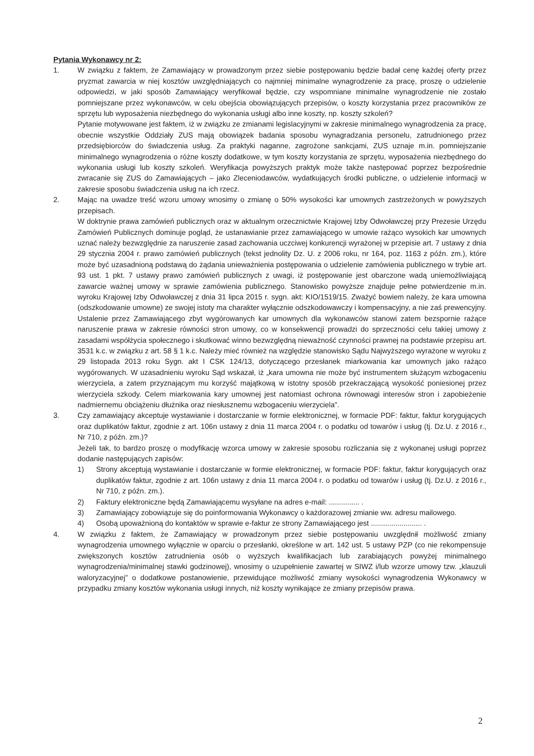Pytania Wykonawcy nr 2:
1. W związku z faktem, że Zamawiający w prowadzonym przez siebie postępowaniu będzie badał cenę każdej oferty przez pryzmat zawarcia w niej kosztów uwzględniających co najmniej minimalne wynagrodzenie za pracę, proszę o udzielenie odpowiedzi, w jaki sposób Zamawiający weryfikował będzie, czy wspomniane minimalne wynagrodzenie nie zostało pomniejszane przez wykonawców, w celu obejścia obowiązujących przepisów, o koszty korzystania przez pracowników ze sprzętu lub wyposażenia niezbędnego do wykonania usługi albo inne koszty, np. koszty szkoleń?
Pytanie motywowane jest faktem, iż w związku ze zmianami legislacyjnymi w zakresie minimalnego wynagrodzenia za pracę, obecnie wszystkie Oddziały ZUS mają obowiązek badania sposobu wynagradzania personelu, zatrudnionego przez przedsiębiorców do świadczenia usług. Za praktyki naganne, zagrożone sankcjami, ZUS uznaje m.in. pomniejszanie minimalnego wynagrodzenia o różne koszty dodatkowe, w tym koszty korzystania ze sprzętu, wyposażenia niezbędnego do wykonania usługi lub koszty szkoleń. Weryfikacja powyższych praktyk może także następować poprzez bezpośrednie zwracanie się ZUS do Zamawiających – jako Zleceniodawców, wydatkujących środki publiczne, o udzielenie informacji w zakresie sposobu świadczenia usług na ich rzecz.
2. Mając na uwadze treść wzoru umowy wnosimy o zmianę o 50% wysokości kar umownych zastrzeżonych w powyższych przepisach.
W doktrynie prawa zamówień publicznych oraz w aktualnym orzecznictwie Krajowej Izby Odwoławczej przy Prezesie Urzędu Zamówień Publicznych dominuje pogląd, że ustanawianie przez zamawiającego w umowie rażąco wysokich kar umownych uznać należy bezwzględnie za naruszenie zasad zachowania uczciwej konkurencji wyrażonej w przepisie art. 7 ustawy z dnia 29 stycznia 2004 r. prawo zamówień publicznych (tekst jednolity Dz. U. z 2006 roku, nr 164, poz. 1163 z późn. zm.), które może być uzasadnioną podstawą do żądania unieważnienia postępowania o udzielenie zamówienia publicznego w trybie art. 93 ust. 1 pkt. 7 ustawy prawo zamówień publicznych z uwagi, iż postępowanie jest obarczone wadą uniemożliwiającą zawarcie ważnej umowy w sprawie zamówienia publicznego. Stanowisko powyższe znajduje pełne potwierdzenie m.in. wyroku Krajowej Izby Odwoławczej z dnia 31 lipca 2015 r. sygn. akt: KIO/1519/15. Zważyć bowiem należy, że kara umowna (odszkodowanie umowne) ze swojej istoty ma charakter wyłącznie odszkodowawczy i kompensacyjny, a nie zaś prewencyjny. Ustalenie przez Zamawiającego zbyt wygórowanych kar umownych dla wykonawców stanowi zatem bezspornie rażące naruszenie prawa w zakresie równości stron umowy, co w konsekwencji prowadzi do sprzeczności celu takiej umowy z zasadami współżycia społecznego i skutkować winno bezwzględną nieważność czynności prawnej na podstawie przepisu art. 3531 k.c. w związku z art. 58 § 1 k.c. Należy mieć również na względzie stanowisko Sądu Najwyższego wyrażone w wyroku z 29 listopada 2013 roku Sygn. akt I CSK 124/13, dotyczącego przesłanek miarkowania kar umownych jako rażąco wygórowanych. W uzasadnieniu wyroku Sąd wskazał, iż „kara umowna nie może być instrumentem służącym wzbogaceniu wierzyciela, a zatem przyznającym mu korzyść majątkową w istotny sposób przekraczającą wysokość poniesionej przez wierzyciela szkody. Celem miarkowania kary umownej jest natomiast ochrona równowagi interesów stron i zapobieżenie nadmiernemu obciążeniu dłużnika oraz niesłusznemu wzbogaceniu wierzyciela”.
3. Czy zamawiający akceptuje wystawianie i dostarczanie w formie elektronicznej, w formacie PDF: faktur, faktur korygujących oraz duplikatów faktur, zgodnie z art. 106n ustawy z dnia 11 marca 2004 r. o podatku od towarów i usług (tj. Dz.U. z 2016 r., Nr 710, z późn. zm.)?
Jeżeli tak, to bardzo proszę o modyfikację wzorca umowy w zakresie sposobu rozliczania się z wykonanej usługi poprzez dodanie następujących zapisów:
1) Strony akceptują wystawianie i dostarczanie w formie elektronicznej, w formacie PDF: faktur, faktur korygujących oraz duplikatów faktur, zgodnie z art. 106n ustawy z dnia 11 marca 2004 r. o podatku od towarów i usług (tj. Dz.U. z 2016 r., Nr 710, z późn. zm.).
2) Faktury elektroniczne będą Zamawiającemu wysyłane na adres e-mail: ............... .
3) Zamawiający zobowiązuje się do poinformowania Wykonawcy o każdorazowej zmianie ww. adresu mailowego.
4) Osobą upoważnioną do kontaktów w sprawie e-faktur ze strony Zamawiającego jest ......................... .
4. W związku z faktem, że Zamawiający w prowadzonym przez siebie postępowaniu uwzględnił możliwość zmiany wynagrodzenia umownego wyłącznie w oparciu o przesłanki, określone w art. 142 ust. 5 ustawy PZP (co nie rekompensuje zwiększonych kosztów zatrudnienia osób o wyższych kwalifikacjach lub zarabiających powyżej minimalnego wynagrodzenia/minimalnej stawki godzinowej), wnosimy o uzupełnienie zawartej w SIWZ i/lub wzorze umowy tzw. „klauzuli waloryzacyjnej” o dodatkowe postanowienie, przewidujące możliwość zmiany wysokości wynagrodzenia Wykonawcy w przypadku zmiany kosztów wykonania usługi innych, niż koszty wynikające ze zmiany przepisów prawa.
2